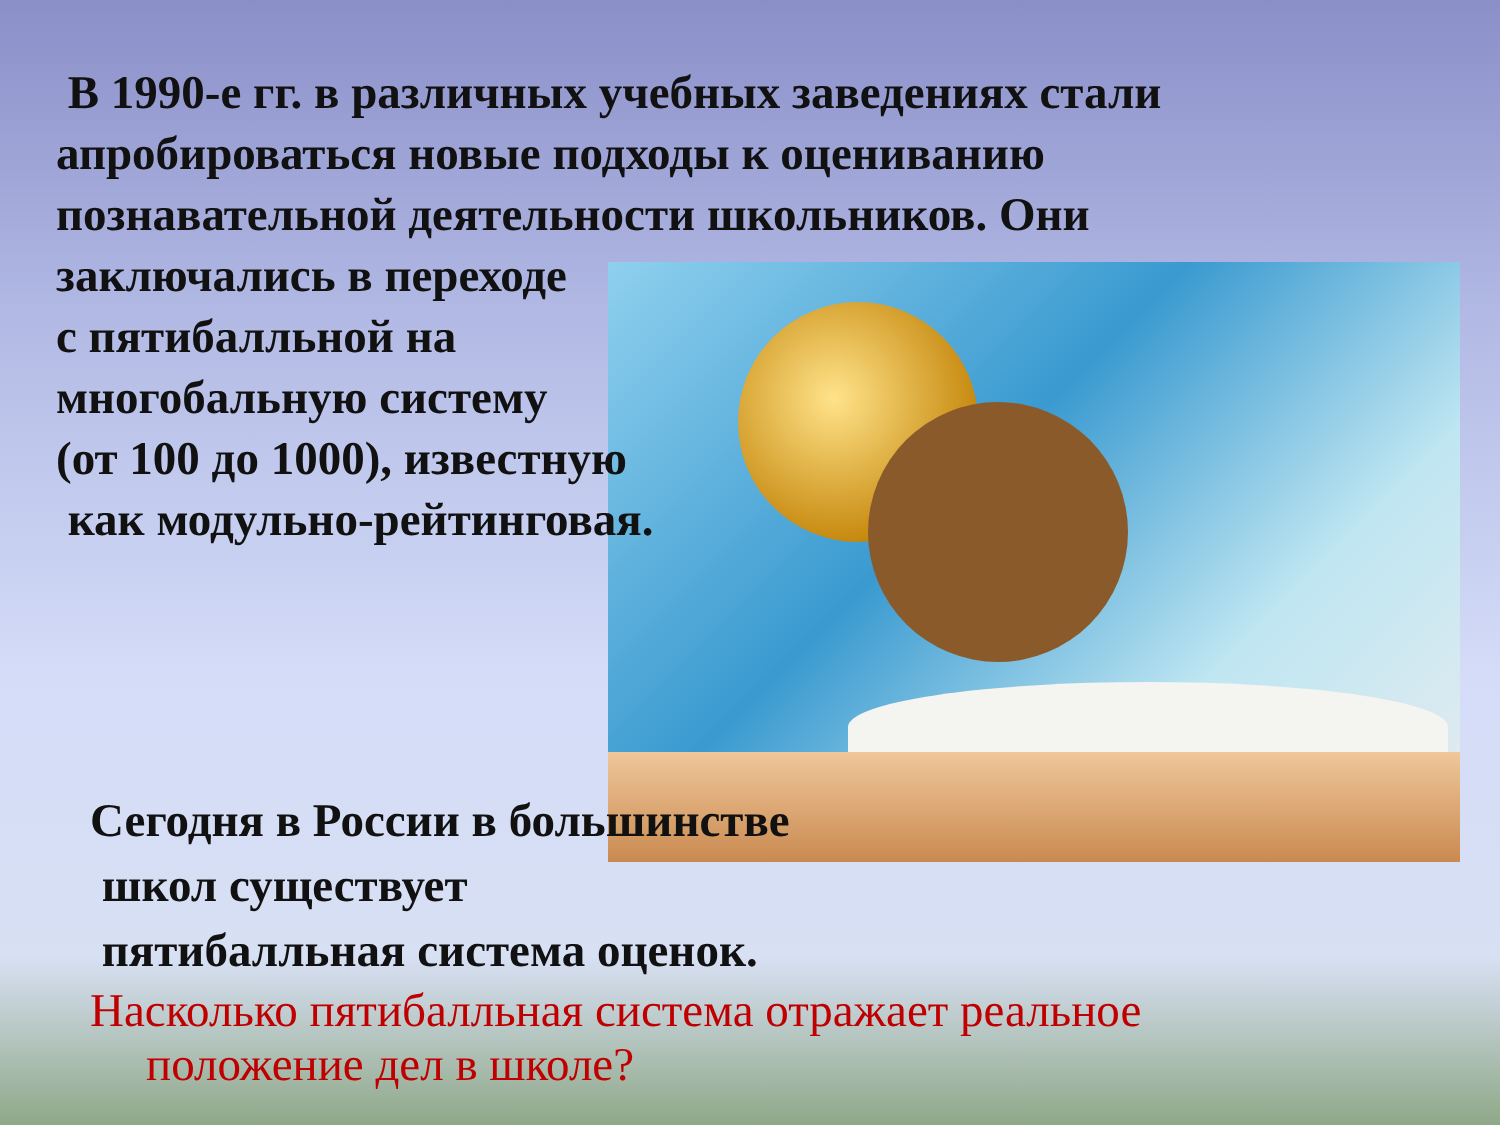В 1990-е гг. в различных учебных заведениях стали
апробироваться новые подходы к оцениванию
познавательной деятельности школьников. Они
заключались в переходе
с пятибалльной на
многобальную систему
(от 100 до 1000), известную
как модульно-рейтинговая.
Сегодня в России в большинстве
школ существует
пятибалльная система оценок.
Насколько пятибалльная система отражает реальное
положение дел в школе?